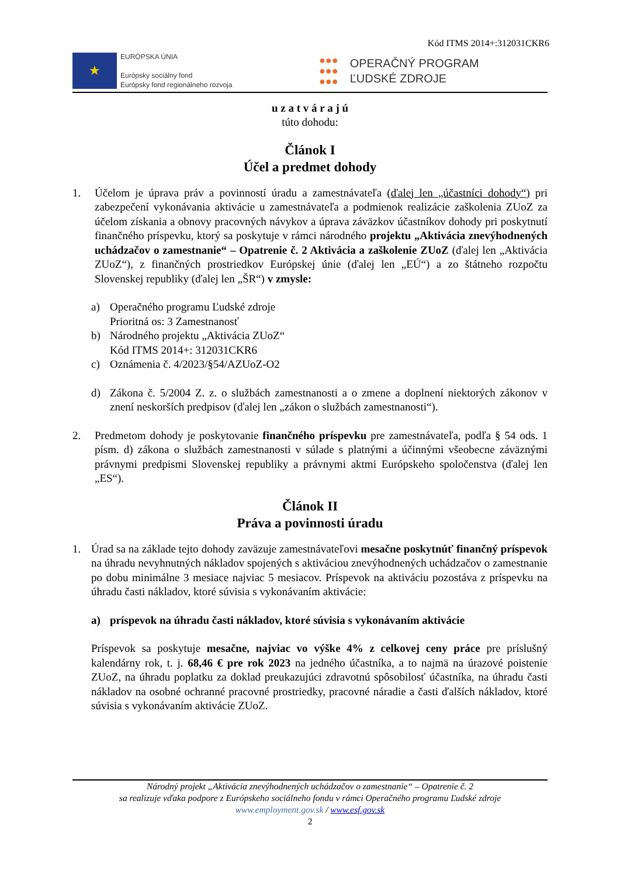Kód ITMS 2014+:312031CKR6
★
EURÓPSKA ÚNIA
Európsky sociálny fond
Európsky fond regionálneho rozvoja
●●●
●●●
●●●
OPERAČNÝ PROGRAM
ĽUDSKÉ ZDROJE
u z a t v á r a j ú
túto dohodu:
Článok I
Účel a predmet dohody
1. Účelom je úprava práv a povinností úradu a zamestnávateľa (ďalej len „účastníci dohody“) pri zabezpečení vykonávania aktivácie u zamestnávateľa a podmienok realizácie zaškolenia ZUoZ za účelom získania a obnovy pracovných návykov a úprava záväzkov účastníkov dohody pri poskytnutí finančného príspevku, ktorý sa poskytuje v rámci národného projektu „Aktivácia znevýhodnených uchádzačov o zamestnanie“ – Opatrenie č. 2 Aktivácia a zaškolenie ZUoZ (ďalej len „Aktivácia ZUoZ“), z finančných prostriedkov Európskej únie (ďalej len „EÚ“) a zo štátneho rozpočtu Slovenskej republiky (ďalej len „ŠR“) v zmysle:
a) Operačného programu Ľudské zdroje
Prioritná os: 3 Zamestnanosť
b) Národného projektu „Aktivácia ZUoZ“
Kód ITMS 2014+: 312031CKR6
c) Oznámenia č. 4/2023/§54/AZUoZ-O2
d) Zákona č. 5/2004 Z. z. o službách zamestnanosti a o zmene a doplnení niektorých zákonov v znení neskorších predpisov (ďalej len „zákon o službách zamestnanosti“).
2. Predmetom dohody je poskytovanie finančného príspevku pre zamestnávateľa, podľa § 54 ods. 1 písm. d) zákona o službách zamestnanosti v súlade s platnými a účinnými všeobecne záväznými právnymi predpismi Slovenskej republiky a právnymi aktmi Európskeho spoločenstva (ďalej len „ES“).
Článok II
Práva a povinnosti úradu
1. Úrad sa na základe tejto dohody zaväzuje zamestnávateľovi mesačne poskytnúť finančný príspevok na úhradu nevyhnutných nákladov spojených s aktiváciou znevýhodnených uchádzačov o zamestnanie po dobu minimálne 3 mesiace najviac 5 mesiacov. Príspevok na aktiváciu pozostáva z príspevku na úhradu časti nákladov, ktoré súvisia s vykonávaním aktivácie:
a) príspevok na úhradu časti nákladov, ktoré súvisia s vykonávaním aktivácie
Príspevok sa poskytuje mesačne, najviac vo výške 4% z celkovej ceny práce pre príslušný kalendárny rok, t. j. 68,46 € pre rok 2023 na jedného účastníka, a to najmä na úrazové poistenie ZUoZ, na úhradu poplatku za doklad preukazujúci zdravotnú spôsobilosť účastníka, na úhradu časti nákladov na osobné ochranné pracovné prostriedky, pracovné náradie a časti ďalších nákladov, ktoré súvisia s vykonávaním aktivácie ZUoZ.
Národný projekt „Aktivácia znevýhodnených uchádzačov o zamestnanie“ – Opatrenie č. 2
sa realizuje vďaka podpore z Európskeho sociálneho fondu v rámci Operačného programu Ľudské zdroje
www.employment.gov.sk / www.esf.gov.sk
2